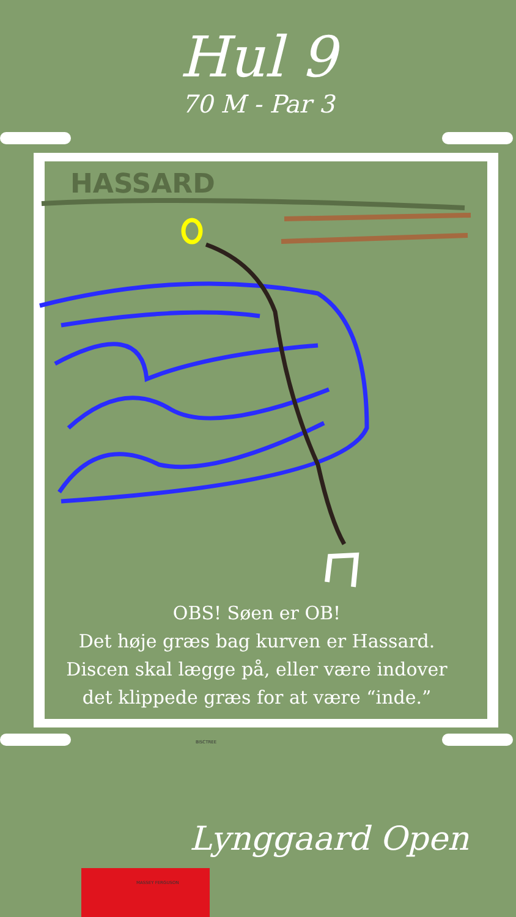Hul 9
70 M - Par 3
HASSARD
OBS! Søen er OB!
Det høje græs bag kurven er Hassard.
Discen skal lægge på, eller være indover
det klippede græs for at være “inde.”
BISCTREE
MASSEY FERGUSON
Lynggaard Open